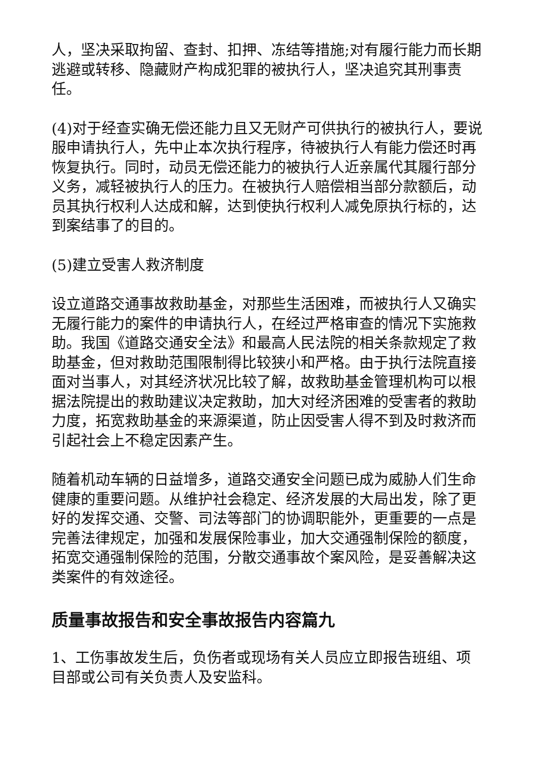人，坚决采取拘留、查封、扣押、冻结等措施;对有履行能力而长期逃避或转移、隐藏财产构成犯罪的被执行人，坚决追究其刑事责任。
(4)对于经查实确无偿还能力且又无财产可供执行的被执行人，要说服申请执行人，先中止本次执行程序，待被执行人有能力偿还时再恢复执行。同时，动员无偿还能力的被执行人近亲属代其履行部分义务，减轻被执行人的压力。在被执行人赔偿相当部分款额后，动员其执行权利人达成和解，达到使执行权利人减免原执行标的，达到案结事了的目的。
(5)建立受害人救济制度
设立道路交通事故救助基金，对那些生活困难，而被执行人又确实无履行能力的案件的申请执行人，在经过严格审查的情况下实施救助。我国《道路交通安全法》和最高人民法院的相关条款规定了救助基金，但对救助范围限制得比较狭小和严格。由于执行法院直接面对当事人，对其经济状况比较了解，故救助基金管理机构可以根据法院提出的救助建议决定救助，加大对经济困难的受害者的救助力度，拓宽救助基金的来源渠道，防止因受害人得不到及时救济而引起社会上不稳定因素产生。
随着机动车辆的日益增多，道路交通安全问题已成为威胁人们生命健康的重要问题。从维护社会稳定、经济发展的大局出发，除了更好的发挥交通、交警、司法等部门的协调职能外，更重要的一点是完善法律规定，加强和发展保险事业，加大交通强制保险的额度，拓宽交通强制保险的范围，分散交通事故个案风险，是妥善解决这类案件的有效途径。
质量事故报告和安全事故报告内容篇九
1、工伤事故发生后，负伤者或现场有关人员应立即报告班组、项目部或公司有关负责人及安监科。